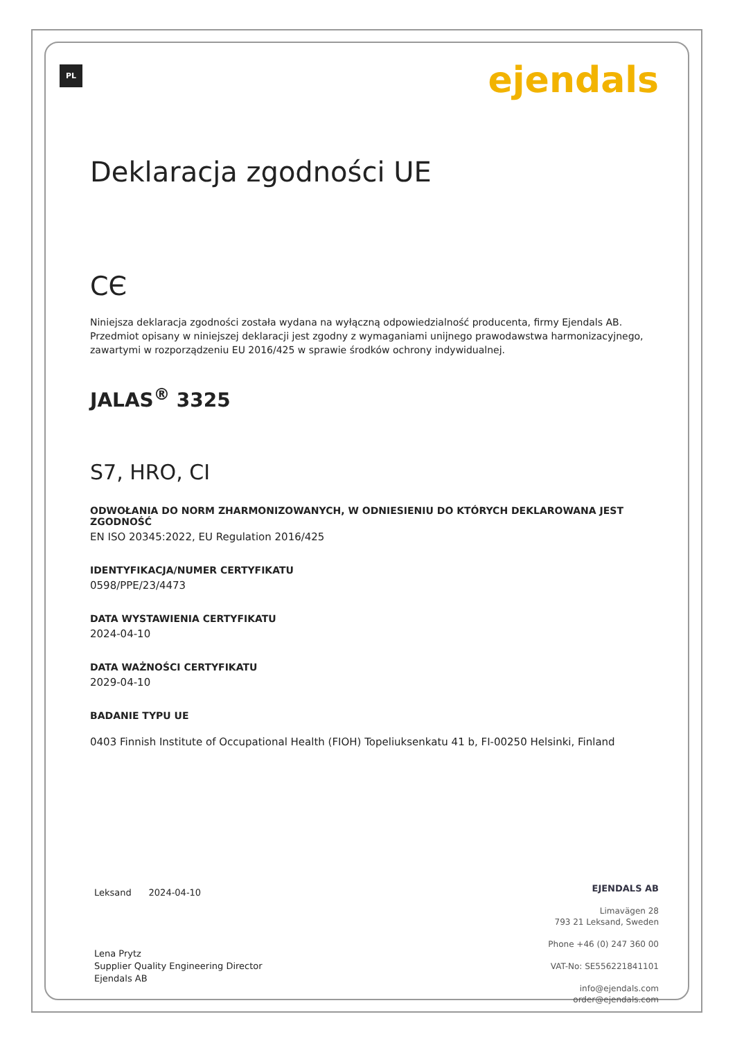PL ejendals
Deklaracja zgodności UE
CЄ
Niniejsza deklaracja zgodności została wydana na wyłączną odpowiedzialność producenta, firmy Ejendals AB. Przedmiot opisany w niniejszej deklaracji jest zgodny z wymaganiami unijnego prawodawstwa harmonizacyjnego, zawartymi w rozporządzeniu EU 2016/425 w sprawie środków ochrony indywidualnej.
JALAS<sup>®</sup> 3325
S7, HRO, CI
ODWOŁANIA DO NORM ZHARMONIZOWANYCH, W ODNIESIENIU DO KTÓRYCH DEKLAROWANA JEST ZGODNOŚĆ
EN ISO 20345:2022, EU Regulation 2016/425
IDENTYFIKACJA/NUMER CERTYFIKATU
0598/PPE/23/4473
DATA WYSTAWIENIA CERTYFIKATU
2024-04-10
DATA WAŻNOŚCI CERTYFIKATU
2029-04-10
BADANIE TYPU UE
0403 Finnish Institute of Occupational Health (FIOH) Topeliuksenkatu 41 b, FI-00250 Helsinki, Finland
Leksand 2024-04-10
Lena Prytz
Supplier Quality Engineering Director
Ejendals AB
EJENDALS AB
Limavägen 28
793 21 Leksand, Sweden
Phone +46 (0) 247 360 00
VAT-No: SE556221841101
info@ejendals.com
order@ejendals.com